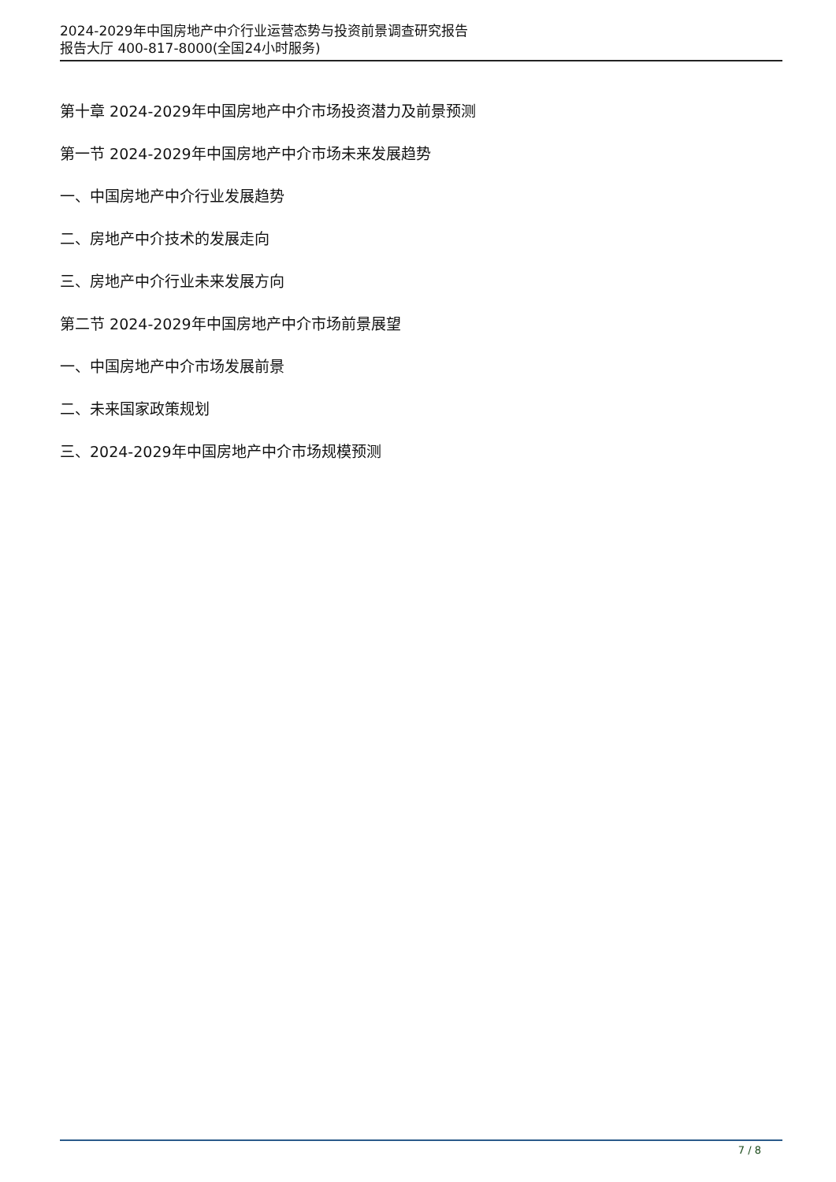2024-2029年中国房地产中介行业运营态势与投资前景调查研究报告
报告大厅 400-817-8000(全国24小时服务)
第十章 2024-2029年中国房地产中介市场投资潜力及前景预测
第一节 2024-2029年中国房地产中介市场未来发展趋势
一、中国房地产中介行业发展趋势
二、房地产中介技术的发展走向
三、房地产中介行业未来发展方向
第二节 2024-2029年中国房地产中介市场前景展望
一、中国房地产中介市场发展前景
二、未来国家政策规划
三、2024-2029年中国房地产中介市场规模预测
7 / 8